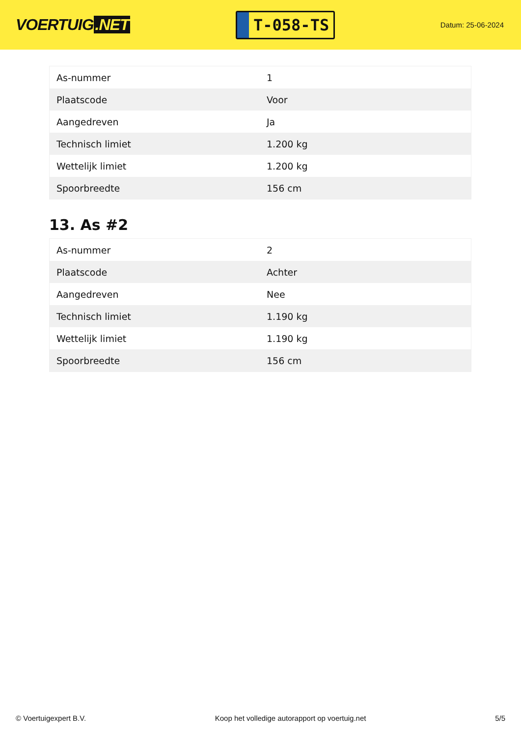VOERTUIG.NET
T-058-TS
Datum: 25-06-2024
| As-nummer | 1 |
| Plaatscode | Voor |
| Aangedreven | Ja |
| Technisch limiet | 1.200 kg |
| Wettelijk limiet | 1.200 kg |
| Spoorbreedte | 156 cm |
13. As #2
| As-nummer | 2 |
| Plaatscode | Achter |
| Aangedreven | Nee |
| Technisch limiet | 1.190 kg |
| Wettelijk limiet | 1.190 kg |
| Spoorbreedte | 156 cm |
© Voertuigexpert B.V. Koop het volledige autorapport op voertuig.net 5/5